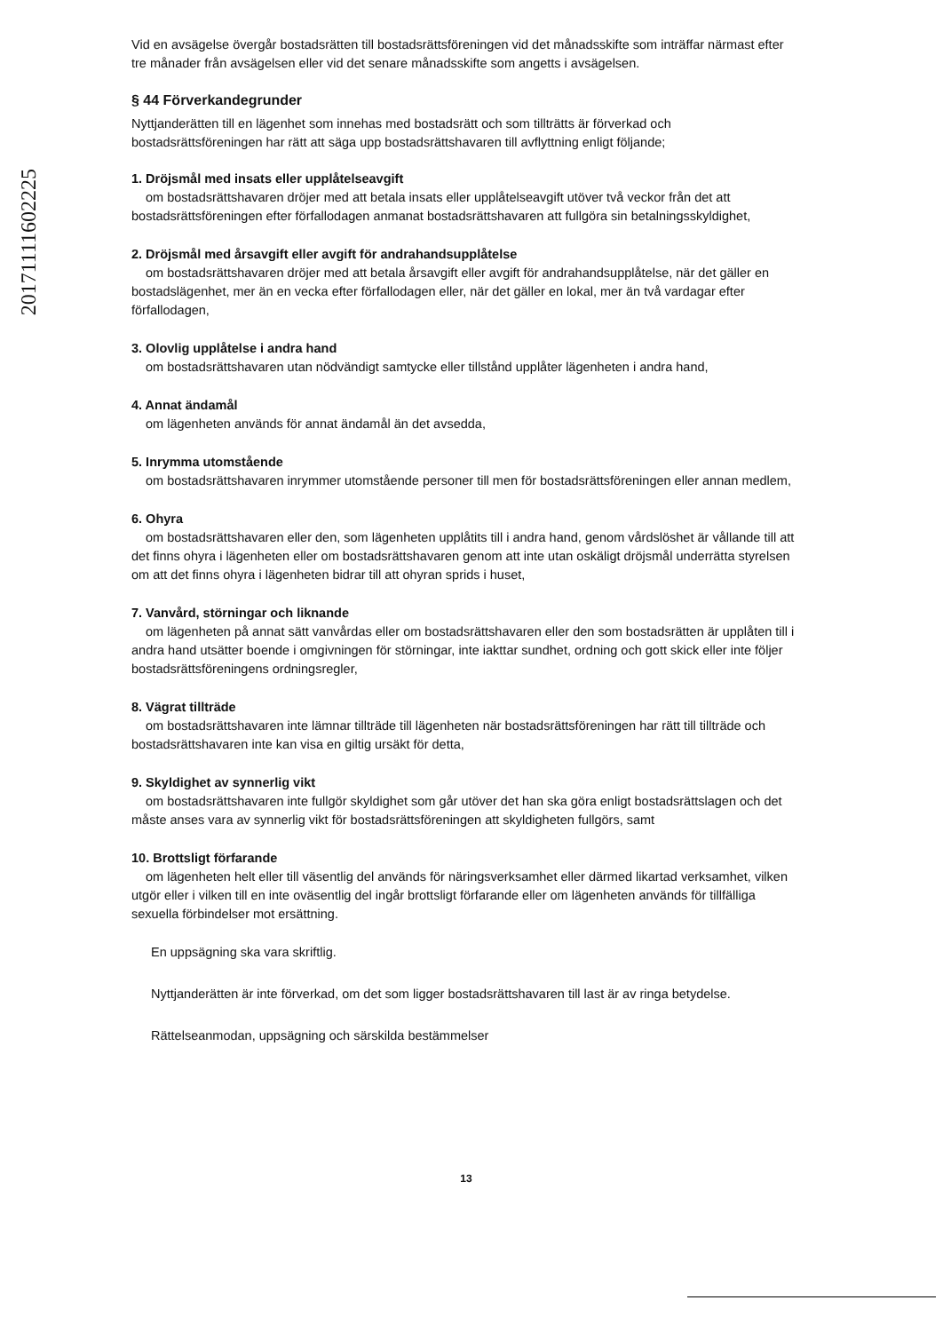20171111602225
Vid en avsägelse övergår bostadsrätten till bostadsrättsföreningen vid det månadsskifte som inträffar närmast efter tre månader från avsägelsen eller vid det senare månadsskifte som angetts i avsägelsen.
§ 44 Förverkandegrunder
Nyttjanderätten till en lägenhet som innehas med bostadsrätt och som tillträtts är förverkad och bostadsrättsföreningen har rätt att säga upp bostadsrättshavaren till avflyttning enligt följande;
1. Dröjsmål med insats eller upplåtelseavgift
om bostadsrättshavaren dröjer med att betala insats eller upplåtelseavgift utöver två veckor från det att bostadsrättsföreningen efter förfallodagen anmanat bostadsrättshavaren att fullgöra sin betalningsskyldighet,
2. Dröjsmål med årsavgift eller avgift för andrahandsupplåtelse
om bostadsrättshavaren dröjer med att betala årsavgift eller avgift för andrahandsupplåtelse, när det gäller en bostadslägenhet, mer än en vecka efter förfallodagen eller, när det gäller en lokal, mer än två vardagar efter förfallodagen,
3. Olovlig upplåtelse i andra hand
om bostadsrättshavaren utan nödvändigt samtycke eller tillstånd upplåter lägenheten i andra hand,
4. Annat ändamål
om lägenheten används för annat ändamål än det avsedda,
5. Inrymma utomstående
om bostadsrättshavaren inrymmer utomstående personer till men för bostadsrättsföreningen eller annan medlem,
6. Ohyra
om bostadsrättshavaren eller den, som lägenheten upplåtits till i andra hand, genom vårdslöshet är vållande till att det finns ohyra i lägenheten eller om bostadsrättshavaren genom att inte utan oskäligt dröjsmål underrätta styrelsen om att det finns ohyra i lägenheten bidrar till att ohyran sprids i huset,
7. Vanvård, störningar och liknande
om lägenheten på annat sätt vanvårdas eller om bostadsrättshavaren eller den som bostadsrätten är upplåten till i andra hand utsätter boende i omgivningen för störningar, inte iakttar sundhet, ordning och gott skick eller inte följer bostadsrättsföreningens ordningsregler,
8. Vägrat tillträde
om bostadsrättshavaren inte lämnar tillträde till lägenheten när bostadsrättsföreningen har rätt till tillträde och bostadsrättshavaren inte kan visa en giltig ursäkt för detta,
9. Skyldighet av synnerlig vikt
om bostadsrättshavaren inte fullgör skyldighet som går utöver det han ska göra enligt bostadsrättslagen och det måste anses vara av synnerlig vikt för bostadsrättsföreningen att skyldigheten fullgörs, samt
10. Brottsligt förfarande
om lägenheten helt eller till väsentlig del används för näringsverksamhet eller därmed likartad verksamhet, vilken utgör eller i vilken till en inte oväsentlig del ingår brottsligt förfarande eller om lägenheten används för tillfälliga sexuella förbindelser mot ersättning.
En uppsägning ska vara skriftlig.
Nyttjanderätten är inte förverkad, om det som ligger bostadsrättshavaren till last är av ringa betydelse.
Rättelseanmodan, uppsägning och särskilda bestämmelser
13